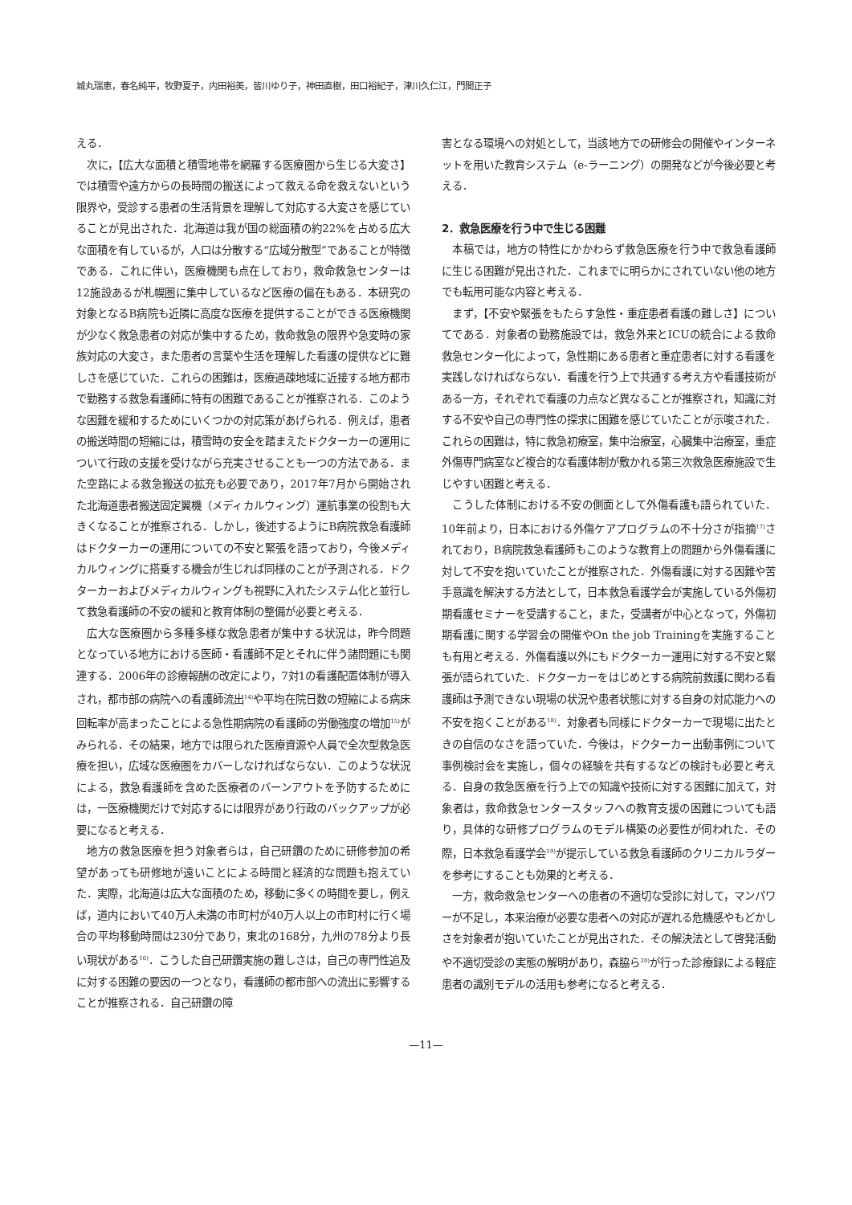城丸瑞恵，春名純平，牧野夏子，内田裕美，皆川ゆり子，神田直樹，田口裕紀子，津川久仁江，門間正子
える．
次に，【広大な面積と積雪地帯を網羅する医療圏から生じる大変さ】では積雪や遠方からの長時間の搬送によって救える命を救えないという限界や，受診する患者の生活背景を理解して対応する大変さを感じていることが見出された．北海道は我が国の総面積の約22%を占める広大な面積を有しているが，人口は分散する“広域分散型”であることが特徴である．これに伴い，医療機関も点在しており，救命救急センターは12施設あるが札幌圏に集中しているなど医療の偏在もある．本研究の対象となるB病院も近隣に高度な医療を提供することができる医療機関が少なく救急患者の対応が集中するため，救命救急の限界や急変時の家族対応の大変さ，また患者の言葉や生活を理解した看護の提供などに難しさを感じていた．これらの困難は，医療過疎地域に近接する地方都市で勤務する救急看護師に特有の困難であることが推察される．このような困難を緩和するためにいくつかの対応策があげられる．例えば，患者の搬送時間の短縮には，積雪時の安全を踏まえたドクターカーの運用について行政の支援を受けながら充実させることも一つの方法である．また空路による救急搬送の拡充も必要であり，2017年7月から開始された北海道患者搬送固定翼機（メディカルウィング）運航事業の役割も大きくなることが推察される．しかし，後述するようにB病院救急看護師はドクターカーの運用についての不安と緊張を語っており，今後メディカルウィングに搭乗する機会が生じれば同様のことが予測される．ドクターカーおよびメディカルウィングも視野に入れたシステム化と並行して救急看護師の不安の緩和と教育体制の整備が必要と考える．
広大な医療圏から多種多様な救急患者が集中する状況は，昨今問題となっている地方における医師・看護師不足とそれに伴う諸問題にも関連する．2006年の診療報酬の改定により，7対1の看護配置体制が導入され，都市部の病院への看護師流出<sup>14)</sup>や平均在院日数の短縮による病床回転率が高まったことによる急性期病院の看護師の労働強度の増加<sup>15)</sup>がみられる．その結果，地方では限られた医療資源や人員で全次型救急医療を担い，広域な医療圏をカバーしなければならない．このような状況による，救急看護師を含めた医療者のバーンアウトを予防するためには，一医療機関だけで対応するには限界があり行政のバックアップが必要になると考える．
地方の救急医療を担う対象者らは，自己研鑽のために研修参加の希望があっても研修地が遠いことによる時間と経済的な問題も抱えていた．実際，北海道は広大な面積のため，移動に多くの時間を要し，例えば，道内において40万人未満の市町村が40万人以上の市町村に行く場合の平均移動時間は230分であり，東北の168分，九州の78分より長い現状がある<sup>16)</sup>．こうした自己研鑽実施の難しさは，自己の専門性追及に対する困難の要因の一つとなり，看護師の都市部への流出に影響することが推察される．自己研鑽の障
害となる環境への対処として，当該地方での研修会の開催やインターネットを用いた教育システム（e-ラーニング）の開発などが今後必要と考える．
2．救急医療を行う中で生じる困難
本稿では，地方の特性にかかわらず救急医療を行う中で救急看護師に生じる困難が見出された．これまでに明らかにされていない他の地方でも転用可能な内容と考える．
まず，【不安や緊張をもたらす急性・重症患者看護の難しさ】についてである．対象者の勤務施設では，救急外来とICUの統合による救命救急センター化によって，急性期にある患者と重症患者に対する看護を実践しなければならない．看護を行う上で共通する考え方や看護技術がある一方，それぞれで看護の力点など異なることが推察され，知識に対する不安や自己の専門性の探求に困難を感じていたことが示唆された．これらの困難は，特に救急初療室，集中治療室，心臓集中治療室，重症外傷専門病室など複合的な看護体制が敷かれる第三次救急医療施設で生じやすい困難と考える．
こうした体制における不安の側面として外傷看護も語られていた．10年前より，日本における外傷ケアプログラムの不十分さが指摘<sup>17)</sup>されており，B病院救急看護師もこのような教育上の問題から外傷看護に対して不安を抱いていたことが推察された．外傷看護に対する困難や苦手意識を解決する方法として，日本救急看護学会が実施している外傷初期看護セミナーを受講すること，また，受講者が中心となって，外傷初期看護に関する学習会の開催やOn the job Trainingを実施することも有用と考える．外傷看護以外にもドクターカー運用に対する不安と緊張が語られていた．ドクターカーをはじめとする病院前救護に関わる看護師は予測できない現場の状況や患者状態に対する自身の対応能力への不安を抱くことがある<sup>18)</sup>．対象者も同様にドクターカーで現場に出たときの自信のなさを語っていた．今後は，ドクターカー出動事例について事例検討会を実施し，個々の経験を共有するなどの検討も必要と考える．自身の救急医療を行う上での知識や技術に対する困難に加えて，対象者は，救命救急センタースタッフへの教育支援の困難についても語り，具体的な研修プログラムのモデル構築の必要性が伺われた．その際，日本救急看護学会<sup>19)</sup>が提示している救急看護師のクリニカルラダーを参考にすることも効果的と考える．
一方，救命救急センターへの患者の不適切な受診に対して，マンパワーが不足し，本来治療が必要な患者への対応が遅れる危機感やもどかしさを対象者が抱いていたことが見出された．その解決法として啓発活動や不適切受診の実態の解明があり，森脇ら<sup>20)</sup>が行った診療録による軽症患者の識別モデルの活用も参考になると考える．
—11—